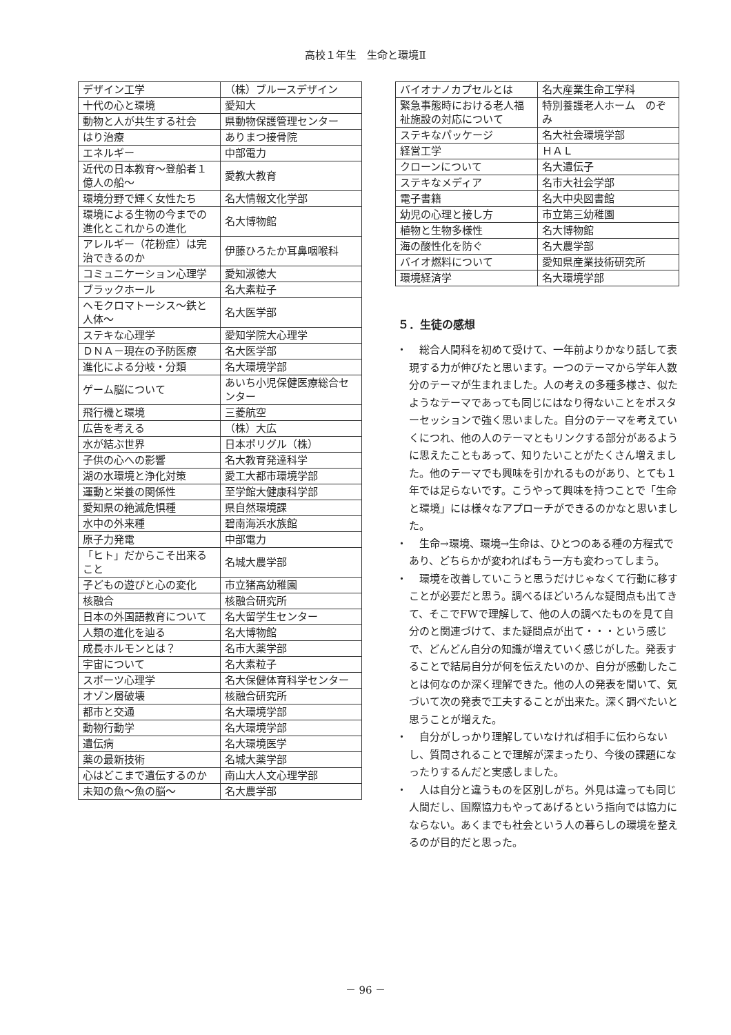高校１年生　生命と環境Ⅱ
| デザイン工学 | （株）ブルースデザイン |
| 十代の心と環境 | 愛知大 |
| 動物と人が共生する社会 | 県動物保護管理センター |
| はり治療 | ありまつ接骨院 |
| エネルギー | 中部電力 |
| 近代の日本教育～登船者１億人の船～ | 愛教大教育 |
| 環境分野で輝く女性たち | 名大情報文化学部 |
| 環境による生物の今までの進化とこれからの進化 | 名大博物館 |
| アレルギー（花粉症）は完治できるのか | 伊藤ひろたか耳鼻咽喉科 |
| コミュニケーション心理学 | 愛知淑徳大 |
| ブラックホール | 名大素粒子 |
| ヘモクロマトーシス～鉄と人体～ | 名大医学部 |
| ステキな心理学 | 愛知学院大心理学 |
| ＤＮＡ－現在の予防医療 | 名大医学部 |
| 進化による分岐・分類 | 名大環境学部 |
| ゲーム脳について | あいち小児保健医療総合センター |
| 飛行機と環境 | 三菱航空 |
| 広告を考える | （株）大広 |
| 水が結ぶ世界 | 日本ポリグル（株） |
| 子供の心への影響 | 名大教育発達科学 |
| 湖の水環境と浄化対策 | 愛工大都市環境学部 |
| 運動と栄養の関係性 | 至学館大健康科学部 |
| 愛知県の絶滅危惧種 | 県自然環境課 |
| 水中の外来種 | 碧南海浜水族館 |
| 原子力発電 | 中部電力 |
| 「ヒト」だからこそ出来ること | 名城大農学部 |
| 子どもの遊びと心の変化 | 市立猪高幼稚園 |
| 核融合 | 核融合研究所 |
| 日本の外国語教育について | 名大留学生センター |
| 人類の進化を辿る | 名大博物館 |
| 成長ホルモンとは？ | 名市大薬学部 |
| 宇宙について | 名大素粒子 |
| スポーツ心理学 | 名大保健体育科学センター |
| オゾン層破壊 | 核融合研究所 |
| 都市と交通 | 名大環境学部 |
| 動物行動学 | 名大環境学部 |
| 遺伝病 | 名大環境医学 |
| 薬の最新技術 | 名城大薬学部 |
| 心はどこまで遺伝するのか | 南山大人文心理学部 |
| 未知の魚～魚の脳～ | 名大農学部 |
| バイオナノカプセルとは | 名大産業生命工学科 |
| 緊急事態時における老人福祉施設の対応について | 特別養護老人ホーム のぞみ |
| ステキなパッケージ | 名大社会環境学部 |
| 経営工学 | ＨＡＬ |
| クローンについて | 名大遺伝子 |
| ステキなメディア | 名市大社会学部 |
| 電子書籍 | 名大中央図書館 |
| 幼児の心理と接し方 | 市立第三幼稚園 |
| 植物と生物多様性 | 名大博物館 |
| 海の酸性化を防ぐ | 名大農学部 |
| バイオ燃料について | 愛知県産業技術研究所 |
| 環境経済学 | 名大環境学部 |
５．生徒の感想
・ 総合人間科を初めて受けて、一年前よりかなり話して表現する力が伸びたと思います。一つのテーマから学年人数分のテーマが生まれました。人の考えの多種多様さ、似たようなテーマであっても同じにはなり得ないことをポスターセッションで強く思いました。自分のテーマを考えていくにつれ、他の人のテーマともリンクする部分があるように思えたこともあって、知りたいことがたくさん増えました。他のテーマでも興味を引かれるものがあり、とても１年では足らないです。こうやって興味を持つことで「生命と環境」には様々なアプローチができるのかなと思いました。
・ 生命→環境、環境→生命は、ひとつのある種の方程式であり、どちらかが変わればもう一方も変わってしまう。
・ 環境を改善していこうと思うだけじゃなくて行動に移すことが必要だと思う。調べるほどいろんな疑問点も出てきて、そこでFWで理解して、他の人の調べたものを見て自分のと関連づけて、また疑問点が出て・・・という感じで、どんどん自分の知識が増えていく感じがした。発表することで結局自分が何を伝えたいのか、自分が感動したことは何なのか深く理解できた。他の人の発表を聞いて、気づいて次の発表で工夫することが出来た。深く調べたいと思うことが増えた。
・ 自分がしっかり理解していなければ相手に伝わらないし、質問されることで理解が深まったり、今後の課題になったりするんだと実感しました。
・ 人は自分と違うものを区別しがち。外見は違っても同じ人間だし、国際協力もやってあげるという指向では協力にならない。あくまでも社会という人の暮らしの環境を整えるのが目的だと思った。
－ 96 －